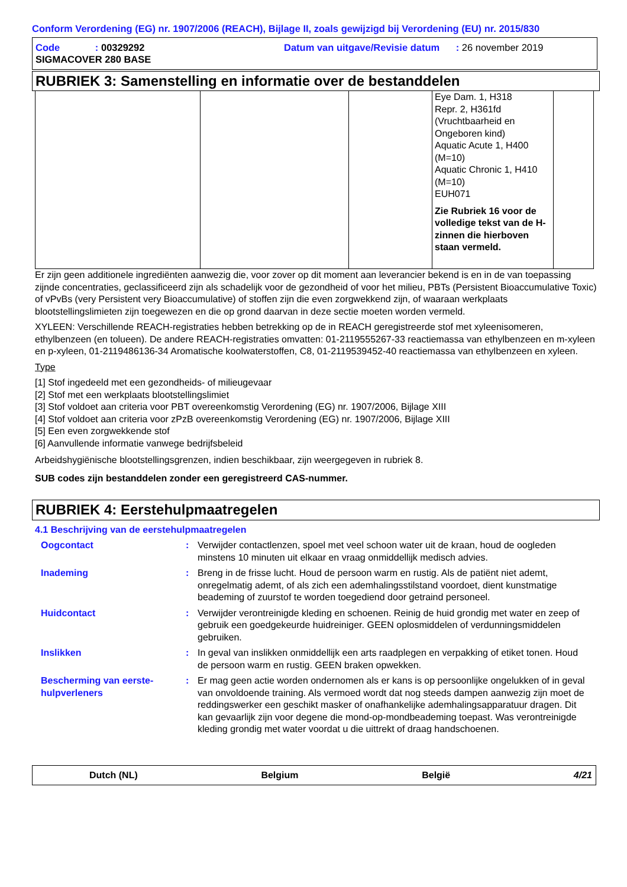Conform Verordening (EG) nr. 1907/2006 (REACH), Bijlage II, zoals gewijzigd bij Verordening (EU) nr. 2015/830
Code : 00329292
Datum van uitgave/Revisie datum : 26 november 2019
SIGMACOVER 280 BASE
RUBRIEK 3: Samenstelling en informatie over de bestanddelen
| | | | Eye Dam. 1, H318 Repr. 2, H361fd (Vruchtbaarheid en Ongeboren kind) Aquatic Acute 1, H400 (M=10) Aquatic Chronic 1, H410 (M=10) EUH071 Zie Rubriek 16 voor de volledige tekst van de H-zinnen die hierboven staan vermeld. | |
Er zijn geen additionele ingrediënten aanwezig die, voor zover op dit moment aan leverancier bekend is en in de van toepassing zijnde concentraties, geclassificeerd zijn als schadelijk voor de gezondheid of voor het milieu, PBTs (Persistent Bioaccumulative Toxic) of vPvBs (very Persistent very Bioaccumulative) of stoffen zijn die even zorgwekkend zijn, of waaraan werkplaats blootstellingslimieten zijn toegewezen en die op grond daarvan in deze sectie moeten worden vermeld.
XYLEEN: Verschillende REACH-registraties hebben betrekking op de in REACH geregistreerde stof met xyleenisomeren, ethylbenzeen (en tolueen). De andere REACH-registraties omvatten: 01-2119555267-33 reactiemassa van ethylbenzeen en m-xyleen en p-xyleen, 01-2119486136-34 Aromatische koolwaterstoffen, C8, 01-2119539452-40 reactiemassa van ethylbenzeen en xyleen.
Type
[1] Stof ingedeeld met een gezondheids- of milieugevaar
[2] Stof met een werkplaats blootstellingslimiet
[3] Stof voldoet aan criteria voor PBT overeenkomstig Verordening (EG) nr. 1907/2006, Bijlage XIII
[4] Stof voldoet aan criteria voor zPzB overeenkomstig Verordening (EG) nr. 1907/2006, Bijlage XIII
[5] Een even zorgwekkende stof
[6] Aanvullende informatie vanwege bedrijfsbeleid
Arbeidshygiënische blootstellingsgrenzen, indien beschikbaar, zijn weergegeven in rubriek 8.
SUB codes zijn bestanddelen zonder een geregistreerd CAS-nummer.
RUBRIEK 4: Eerstehulpmaatregelen
4.1 Beschrijving van de eerstehulpmaatregelen
Oogcontact : Verwijder contactlenzen, spoel met veel schoon water uit de kraan, houd de oogleden minstens 10 minuten uit elkaar en vraag onmiddellijk medisch advies.
Inademing : Breng in de frisse lucht. Houd de persoon warm en rustig. Als de patiënt niet ademt, onregelmatig ademt, of als zich een ademhalingsstilstand voordoet, dient kunstmatige beademing of zuurstof te worden toegediend door getraind personeel.
Huidcontact : Verwijder verontreinigde kleding en schoenen. Reinig de huid grondig met water en zeep of gebruik een goedgekeurde huidreiniger. GEEN oplosmiddelen of verdunningsmiddelen gebruiken.
Inslikken : In geval van inslikken onmiddellijk een arts raadplegen en verpakking of etiket tonen. Houd de persoon warm en rustig. GEEN braken opwekken.
Bescherming van eerste-hulpverleners
: Er mag geen actie worden ondernomen als er kans is op persoonlijke ongelukken of in geval van onvoldoende training. Als vermoed wordt dat nog steeds dampen aanwezig zijn moet de reddingswerker een geschikt masker of onafhankelijke ademhalingsapparatuur dragen. Dit kan gevaarlijk zijn voor degene die mond-op-mondbeademing toepast. Was verontreinigde kleding grondig met water voordat u die uittrekt of draag handschoenen.
Dutch (NL) Belgium België 4/21